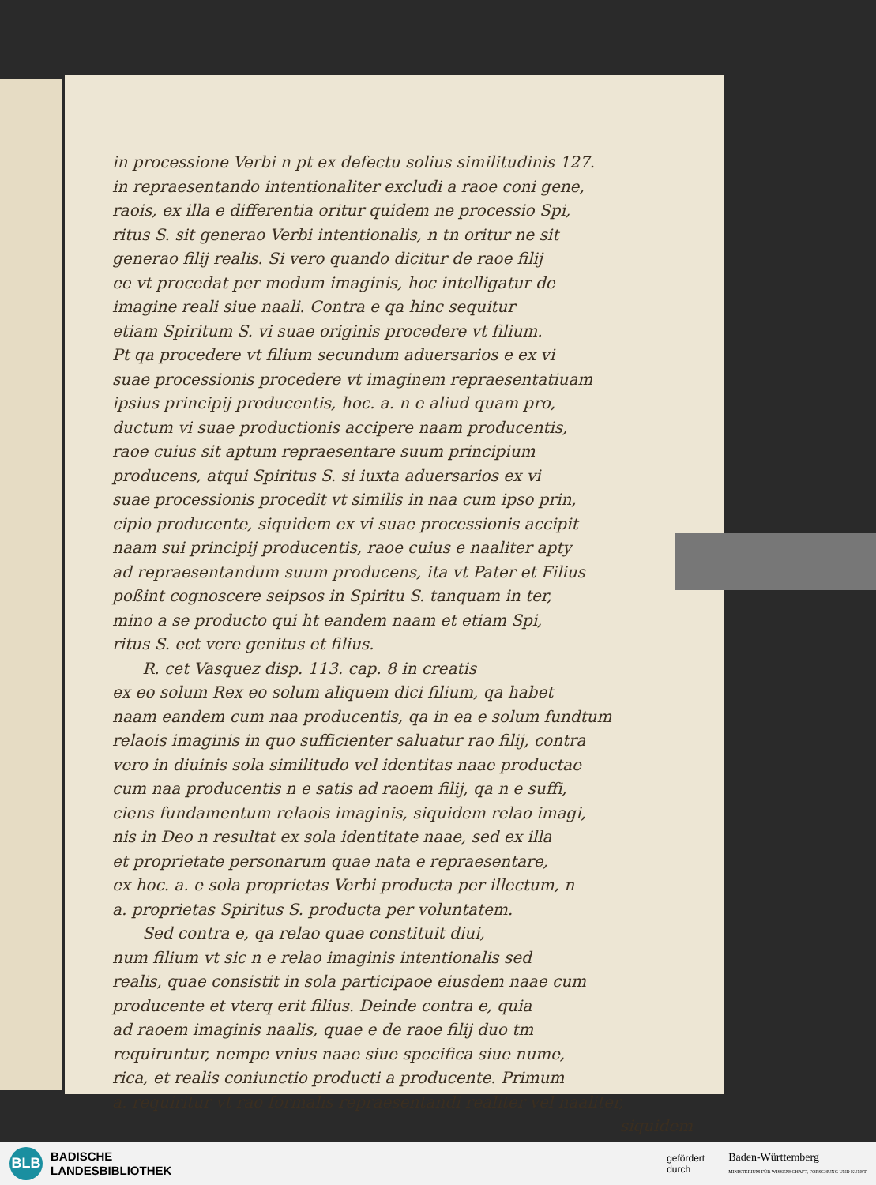in processione Verbi n pt ex defectu solius similitudinis 127.
in repraesentando intentionaliter excludi a raoe coni gene,
raois, ex illa e differentia oritur quidem ne processio Spi,
ritus S. sit generao Verbi intentionalis, n tn oritur ne sit
generao filij realis. Si vero quando dicitur de raoe filij
ee vt procedat per modum imaginis, hoc intelligatur de
imagine reali siue naali. Contra e qa hinc sequitur
etiam Spiritum S. vi suae originis procedere vt filium.
Pt qa procedere vt filium secundum aduersarios e ex vi
suae processionis procedere vt imaginem repraesentatiuam
ipsius principij producentis, hoc. a. n e aliud quam pro,
ductum vi suae productionis accipere naam producentis,
raoe cuius sit aptum repraesentare suum principium
producens, atqui Spiritus S. si iuxta aduersarios ex vi
suae processionis procedit vt similis in naa cum ipso prin,
cipio producente, siquidem ex vi suae processionis accipit
naam sui principij producentis, raoe cuius e naaliter apty
ad repraesentandum suum producens, ita vt Pater et Filius
poßint cognoscere seipsos in Spiritu S. tanquam in ter,
mino a se producto qui ht eandem naam et etiam Spi,
ritus S. eet vere genitus et filius.
R. cet Vasquez disp. 113. cap. 8 in creatis
ex eo solum Rex eo solum aliquem dici filium, qa habet
naam eandem cum naa producentis, qa in ea e solum fundtum
relaois imaginis in quo sufficienter saluatur rao filij, contra
vero in diuinis sola similitudo vel identitas naae productae
cum naa producentis n e satis ad raoem filij, qa n e suffi,
ciens fundamentum relaois imaginis, siquidem relao imagi,
nis in Deo n resultat ex sola identitate naae, sed ex illa
et proprietate personarum quae nata e repraesentare,
ex hoc. a. e sola proprietas Verbi producta per illectum, n
a. proprietas Spiritus S. producta per voluntatem.
Sed contra e, qa relao quae constituit diui,
num filium vt sic n e relao imaginis intentionalis sed
realis, quae consistit in sola participaoe eiusdem naae cum
producente et vterq erit filius. Deinde contra e, quia
ad raoem imaginis naalis, quae e de raoe filij duo tm
requiruntur, nempe vnius naae siue specifica siue nume,
rica, et realis coniunctio producti a producente. Primum
a. requiritur vt rao formalis repraesentandi realiter vel naaliter,
siquidem
BLB
BADISCHE
LANDESBIBLIOTHEK
gefördert
durch
Baden-Württemberg
MINISTERIUM FÜR WISSENSCHAFT, FORSCHUNG UND KUNST